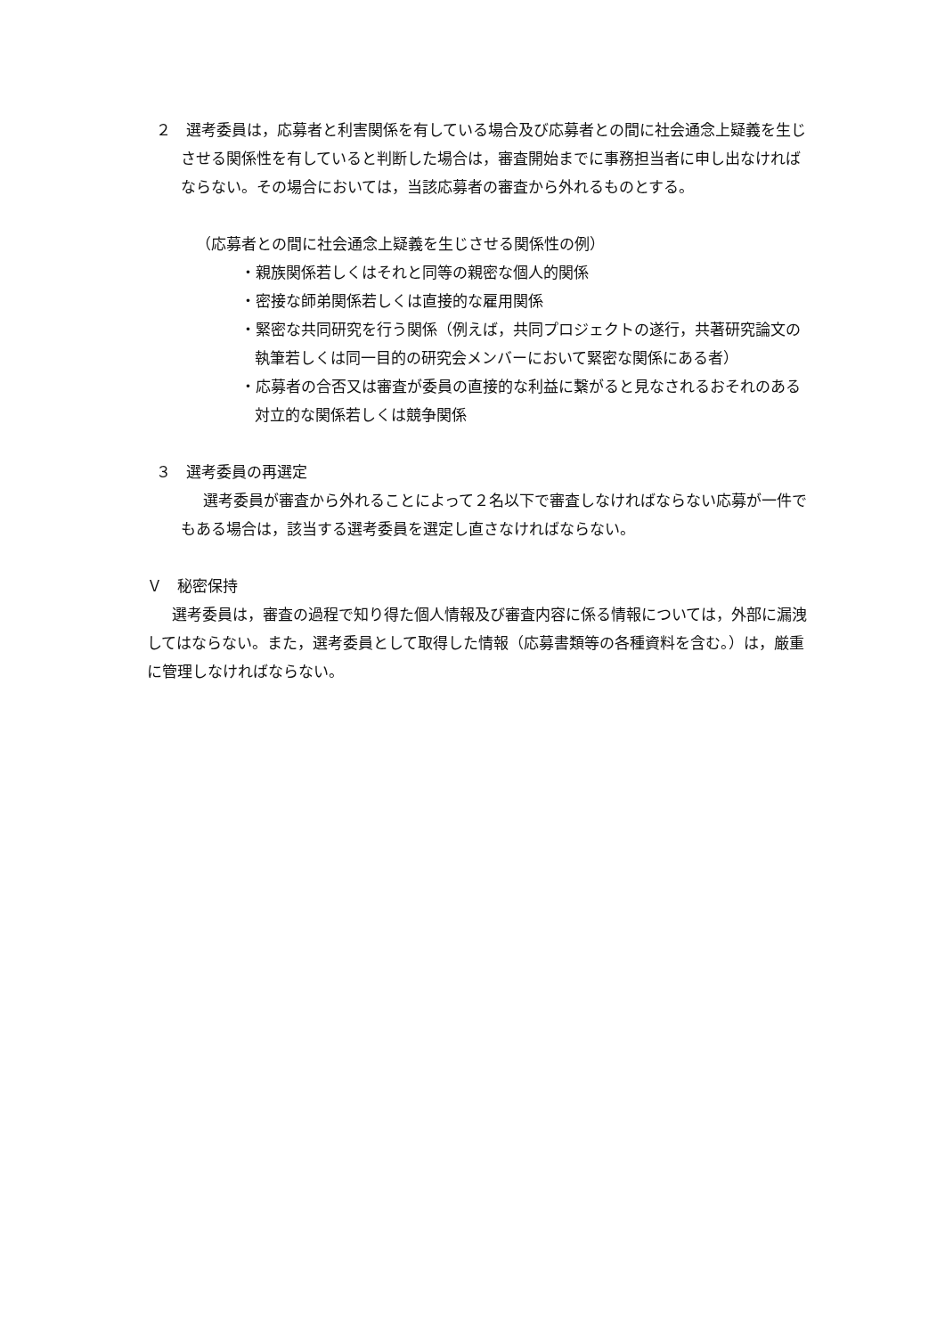２　選考委員は，応募者と利害関係を有している場合及び応募者との間に社会通念上疑義を生じさせる関係性を有していると判断した場合は，審査開始までに事務担当者に申し出なければならない。その場合においては，当該応募者の審査から外れるものとする。
（応募者との間に社会通念上疑義を生じさせる関係性の例）
・親族関係若しくはそれと同等の親密な個人的関係
・密接な師弟関係若しくは直接的な雇用関係
・緊密な共同研究を行う関係（例えば，共同プロジェクトの遂行，共著研究論文の執筆若しくは同一目的の研究会メンバーにおいて緊密な関係にある者）
・応募者の合否又は審査が委員の直接的な利益に繋がると見なされるおそれのある対立的な関係若しくは競争関係
３　選考委員の再選定
　選考委員が審査から外れることによって２名以下で審査しなければならない応募が一件でもある場合は，該当する選考委員を選定し直さなければならない。
Ｖ　秘密保持
選考委員は，審査の過程で知り得た個人情報及び審査内容に係る情報については，外部に漏洩してはならない。また，選考委員として取得した情報（応募書類等の各種資料を含む。）は，厳重に管理しなければならない。